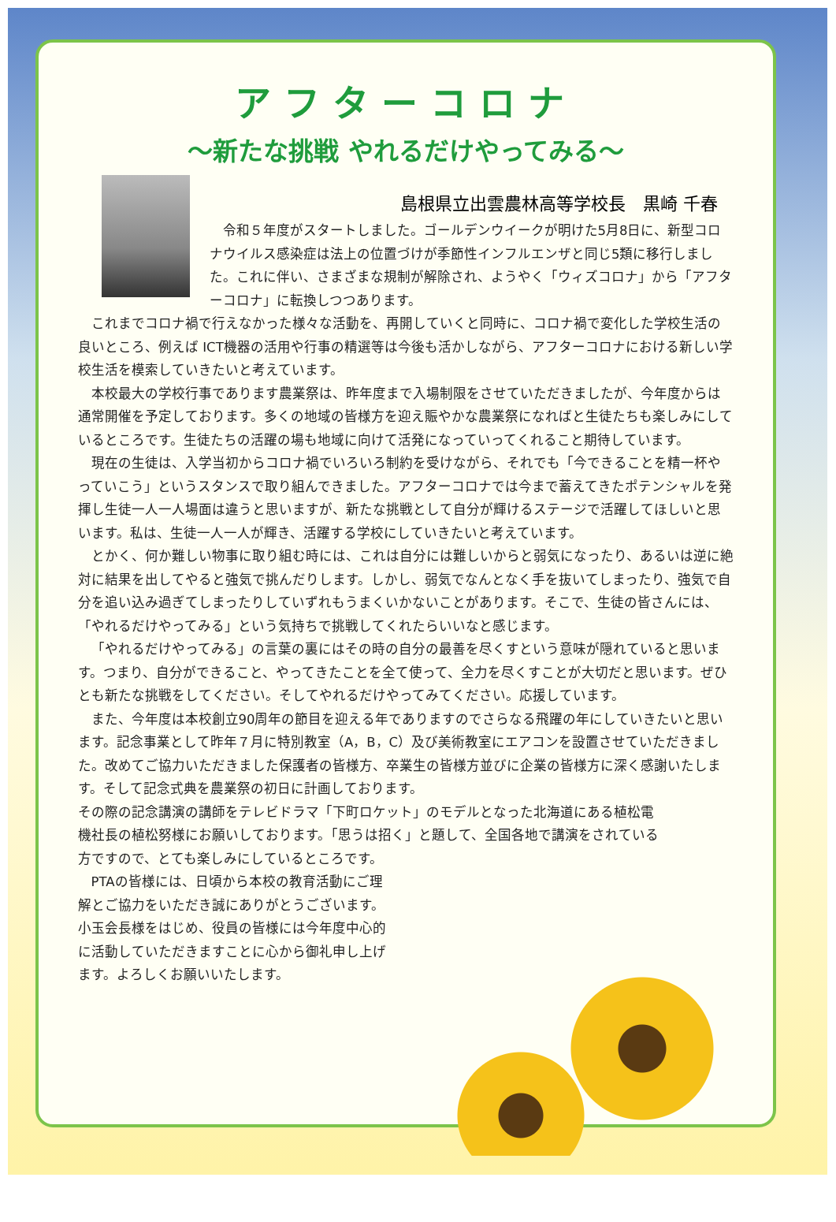アフターコロナ
～新たな挑戦 やれるだけやってみる～
島根県立出雲農林高等学校長　黒崎 千春
令和５年度がスタートしました。ゴールデンウイークが明けた5月8日に、新型コロナウイルス感染症は法上の位置づけが季節性インフルエンザと同じ5類に移行しました。これに伴い、さまざまな規制が解除され、ようやく「ウィズコロナ」から「アフターコロナ」に転換しつつあります。
これまでコロナ禍で行えなかった様々な活動を、再開していくと同時に、コロナ禍で変化した学校生活の良いところ、例えば ICT機器の活用や行事の精選等は今後も活かしながら、アフターコロナにおける新しい学校生活を模索していきたいと考えています。
本校最大の学校行事であります農業祭は、昨年度まで入場制限をさせていただきましたが、今年度からは通常開催を予定しております。多くの地域の皆様方を迎え賑やかな農業祭になればと生徒たちも楽しみにしているところです。生徒たちの活躍の場も地域に向けて活発になっていってくれること期待しています。
現在の生徒は、入学当初からコロナ禍でいろいろ制約を受けながら、それでも「今できることを精一杯やっていこう」というスタンスで取り組んできました。アフターコロナでは今まで蓄えてきたポテンシャルを発揮し生徒一人一人場面は違うと思いますが、新たな挑戦として自分が輝けるステージで活躍してほしいと思います。私は、生徒一人一人が輝き、活躍する学校にしていきたいと考えています。
とかく、何か難しい物事に取り組む時には、これは自分には難しいからと弱気になったり、あるいは逆に絶対に結果を出してやると強気で挑んだりします。しかし、弱気でなんとなく手を抜いてしまったり、強気で自分を追い込み過ぎてしまったりしていずれもうまくいかないことがあります。そこで、生徒の皆さんには、「やれるだけやってみる」という気持ちで挑戦してくれたらいいなと感じます。
「やれるだけやってみる」の言葉の裏にはその時の自分の最善を尽くすという意味が隠れていると思います。つまり、自分ができること、やってきたことを全て使って、全力を尽くすことが大切だと思います。ぜひとも新たな挑戦をしてください。そしてやれるだけやってみてください。応援しています。
また、今年度は本校創立90周年の節目を迎える年でありますのでさらなる飛躍の年にしていきたいと思います。記念事業として昨年７月に特別教室（A，B，C）及び美術教室にエアコンを設置させていただきました。改めてご協力いただきました保護者の皆様方、卒業生の皆様方並びに企業の皆様方に深く感謝いたします。そして記念式典を農業祭の初日に計画しております。
その際の記念講演の講師をテレビドラマ「下町ロケット」のモデルとなった北海道にある植松電機社長の植松努様にお願いしております。「思うは招く」と題して、全国各地で講演をされている方ですので、とても楽しみにしているところです。
PTAの皆様には、日頃から本校の教育活動にご理解とご協力をいただき誠にありがとうございます。小玉会長様をはじめ、役員の皆様には今年度中心的に活動していただきますことに心から御礼申し上げます。よろしくお願いいたします。